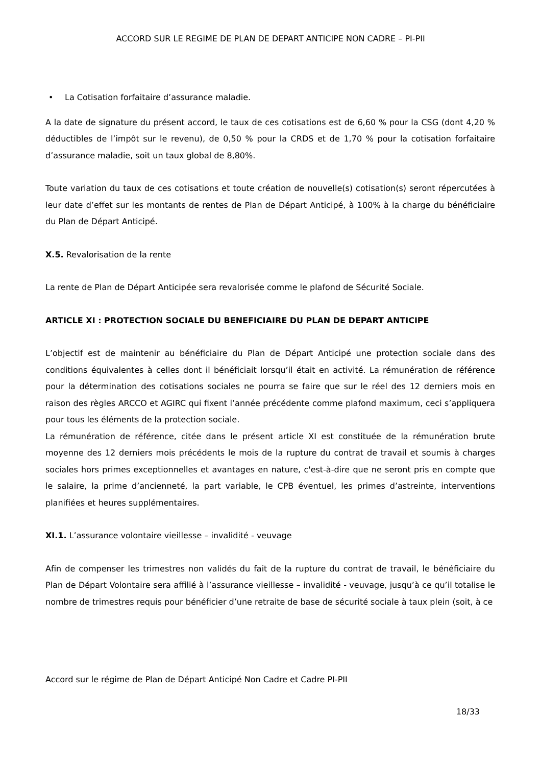ACCORD SUR LE REGIME DE PLAN DE DEPART ANTICIPE NON CADRE – PI-PII
• La Cotisation forfaitaire d’assurance maladie.
A la date de signature du présent accord, le taux de ces cotisations est de 6,60 % pour la CSG (dont 4,20 % déductibles de l’impôt sur le revenu), de 0,50 % pour la CRDS et de 1,70 % pour la cotisation forfaitaire d’assurance maladie, soit un taux global de 8,80%.
Toute variation du taux de ces cotisations et toute création de nouvelle(s) cotisation(s) seront répercutées à leur date d’effet sur les montants de rentes de Plan de Départ Anticipé, à 100% à la charge du bénéficiaire du Plan de Départ Anticipé.
X.5. Revalorisation de la rente
La rente de Plan de Départ Anticipée sera revalorisée comme le plafond de Sécurité Sociale.
ARTICLE XI : PROTECTION SOCIALE DU BENEFICIAIRE DU PLAN DE DEPART ANTICIPE
L’objectif est de maintenir au bénéficiaire du Plan de Départ Anticipé une protection sociale dans des conditions équivalentes à celles dont il bénéficiait lorsqu’il était en activité. La rémunération de référence pour la détermination des cotisations sociales ne pourra se faire que sur le réel des 12 derniers mois en raison des règles ARCCO et AGIRC qui fixent l’année précédente comme plafond maximum, ceci s’appliquera pour tous les éléments de la protection sociale.
La rémunération de référence, citée dans le présent article XI est constituée de la rémunération brute moyenne des 12 derniers mois précédents le mois de la rupture du contrat de travail et soumis à charges sociales hors primes exceptionnelles et avantages en nature, c'est-à-dire que ne seront pris en compte que le salaire, la prime d’ancienneté, la part variable, le CPB éventuel, les primes d’astreinte, interventions planifiées et heures supplémentaires.
XI.1. L’assurance volontaire vieillesse – invalidité - veuvage
Afin de compenser les trimestres non validés du fait de la rupture du contrat de travail, le bénéficiaire du Plan de Départ Volontaire sera affilié à l’assurance vieillesse – invalidité - veuvage, jusqu’à ce qu’il totalise le nombre de trimestres requis pour bénéficier d’une retraite de base de sécurité sociale à taux plein (soit, à ce
Accord sur le régime de Plan de Départ Anticipé Non Cadre et Cadre PI-PII
18/33